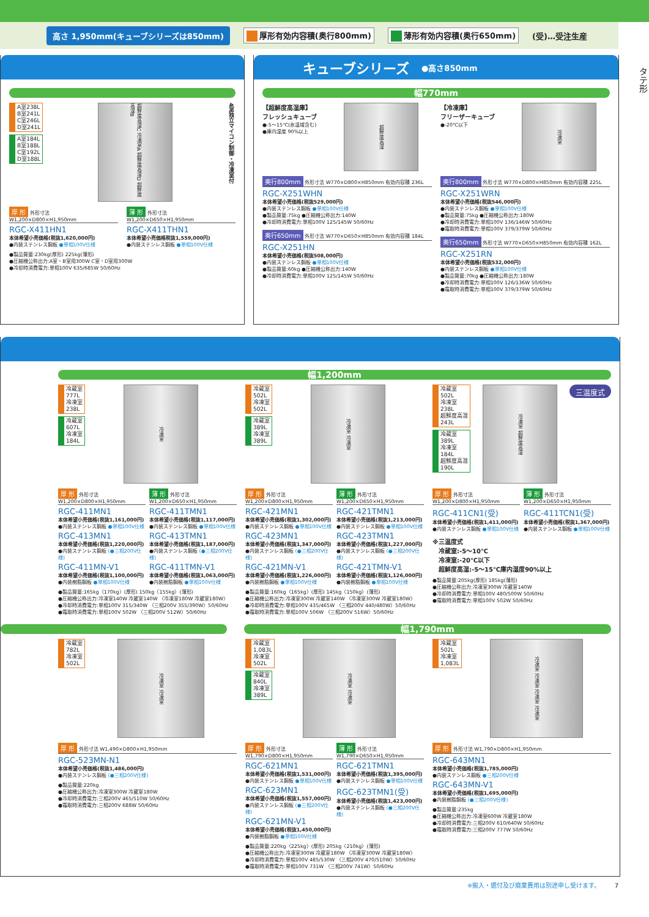高さ 1,950mm(キューブシリーズは850mm) 厚形有効内容積(奥行800mm) 薄形有効内容積(奥行650mm) (受)…受注生産
タテ形
A室238L
B室241L
C室246L
D室241L
A室184L
B室188L
C室192L
D室188L
超鮮度高湿C 冷凍室A 超鮮度高湿D 超鮮度高湿B
4室独立マイコン制御・冷凍室付
厚 形 外形寸法 W1,200×D800×H1,950mm
RGC-X411HN1
本体希望小売価格(税抜1,620,000円)
●内装ステンレス鋼板 ●単相100V仕様
薄 形 外形寸法 W1,200×D650×H1,950mm
RGC-X411THN1
本体希望小売価格税抜1,559,000円)
●内装ステンレス鋼板 ●単相100V仕様
●製品質量:230kg(厚形) 225kg(薄形)
●圧縮機公称出力:A室・B室用300W C室・D室用300W
●冷却時消費電力:単相100V 635/685W 50/60Hz
キューブシリーズ ●高さ850mm
幅770mm
【超鮮度高湿庫】
フレッシュキューブ
●-5〜15℃(氷温域含む)
●庫内湿度 90%以上
超鮮度高湿
奥行800mm 外形寸法 W770×D800×H850mm 有効内容積 236L
RGC-X251WHN
本体希望小売価格(税抜529,000円)
●内装ステンレス鋼板 ●単相100V仕様
●製品質量:75kg ●圧縮機公称出力:140W
●冷却時消費電力:単相100V 125/145W 50/60Hz
奥行650mm 外形寸法 W770×D650×H850mm 有効内容積 184L
RGC-X251HN
本体希望小売価格(税抜508,000円)
●内装ステンレス鋼板 ●単相100V仕様
●製品質量:60kg ●圧縮機公称出力:140W
●冷却時消費電力:単相100V 125/145W 50/60Hz
【冷凍庫】
フリーザーキューブ
●-20℃以下
冷凍室
奥行800mm 外形寸法 W770×D800×H850mm 有効内容積 225L
RGC-X251WRN
本体希望小売価格(税抜546,000円)
●内装ステンレス鋼板 ●単相100V仕様
●製品質量:75kg ●圧縮機公称出力:180W
●冷却時消費電力:単相100V 136/146W 50/60Hz
●霜取時消費電力:単相100V 379/379W 50/60Hz
奥行650mm 外形寸法 W770×D650×H850mm 有効内容積 162L
RGC-X251RN
本体希望小売価格(税抜532,000円)
●内装ステンレス鋼板 ●単相100V仕様
●製品質量:70kg ●圧縮機公称出力:180W
●冷却時消費電力:単相100V 126/136W 50/60Hz
●霜取時消費電力:単相100V 379/379W 50/60Hz
幅1,200mm
冷蔵室
777L
冷凍室
238L
冷蔵室
607L
冷凍室
184L
冷凍室
厚 形 外形寸法 W1,200×D800×H1,950mm
RGC-411MN1
本体希望小売価格(税抜1,161,000円)
●内装ステンレス鋼板 ●単相100V仕様
RGC-413MN1
本体希望小売価格(税抜1,220,000円)
●内装ステンレス鋼板 (●三相200V仕様)
RGC-411MN-V1
本体希望小売価格(税抜1,100,000円)
●内装樹脂鋼板 ●単相100V仕様
薄 形 外形寸法 W1,200×D650×H1,950mm
RGC-411TMN1
本体希望小売価格(税抜1,117,000円)
●内装ステンレス鋼板 ●単相100V仕様
RGC-413TMN1
本体希望小売価格(税抜1,187,000円)
●内装ステンレス鋼板 (●三相200V仕様)
RGC-411TMN-V1
本体希望小売価格(税抜1,063,000円)
●内装樹脂鋼板 ●単相100V仕様
●製品質量:165kg〈170kg〉(厚形) 150kg〈155kg〉(薄形)
●圧縮機公称出力:冷凍室140W 冷蔵室140W 〈冷凍室180W 冷蔵室180W〉
●冷却時消費電力:単相100V 315/340W 〈三相200V 355/390W〉50/60Hz
●霜取時消費電力:単相100V 502W 〈三相200V 512W〉50/60Hz
冷蔵室
502L
冷凍室
502L
冷蔵室
389L
冷凍室
389L
冷凍室 冷凍室
厚 形 外形寸法 W1,200×D800×H1,950mm
RGC-421MN1
本体希望小売価格(税抜1,302,000円)
●内装ステンレス鋼板 ●単相100V仕様
RGC-423MN1
本体希望小売価格(税抜1,347,000円)
●内装ステンレス鋼板 (●三相200V仕様)
RGC-421MN-V1
本体希望小売価格(税抜1,226,000円)
●内装樹脂鋼板 ●単相100V仕様
薄 形 外形寸法 W1,200×D650×H1,950mm
RGC-421TMN1
本体希望小売価格(税抜1,213,000円)
●内装ステンレス鋼板 ●単相100V仕様
RGC-423TMN1
本体希望小売価格(税抜1,227,000円)
●内装ステンレス鋼板 (●三相200V仕様)
RGC-421TMN-V1
本体希望小売価格(税抜1,126,000円)
●内装樹脂鋼板 ●単相100V仕様
●製品質量:160kg〈165kg〉(厚形) 145kg〈150kg〉(薄形)
●圧縮機公称出力:冷凍室300W 冷蔵室140W 〈冷凍室300W 冷蔵室180W〉
●冷却時消費電力:単相100V 435/465W 〈三相200V 440/480W〉50/60Hz
●霜取時消費電力:単相100V 506W 〈三相200V 516W〉50/60Hz
冷蔵室
502L
冷凍室
238L
超鮮度高湿
243L
冷蔵室
389L
冷凍室
184L
超鮮度高湿
190L
冷凍室 超鮮度高湿
三温度式
厚 形 外形寸法 W1,200×D800×H1,950mm
RGC-411CN1(受)
本体希望小売価格(税抜1,411,000円)
●内装ステンレス鋼板 ●単相100V仕様
薄 形 外形寸法 W1,200×D650×H1,950mm
RGC-411TCN1(受)
本体希望小売価格(税抜1,367,000円)
●内装ステンレス鋼板 ●単相100V仕様
※三温度式
　冷蔵室:-5〜10℃
　冷凍室:-20℃以下
　超鮮度高湿:-5〜15℃庫内湿度90%以上
●製品質量:205kg(厚形) 185kg(薄形)
●圧縮機公称出力:冷凍室300W 冷蔵室140W
●冷却時消費電力:単相100V 480/500W 50/60Hz
●霜取時消費電力:単相100V 502W 50/60Hz
幅1,790mm
冷蔵室
782L
冷凍室
502L
冷凍室 冷凍室
厚 形 外形寸法 W1,490×D800×H1,950mm
RGC-523MN-N1
本体希望小売価格(税抜1,486,000円)
●内装ステンレス鋼板 (●三相200V仕様)
●製品質量:220kg
●圧縮機公称出力:冷凍室300W 冷蔵室180W
●冷却時消費電力:三相200V 465/510W 50/60Hz
●霜取時消費電力:三相200V 688W 50/60Hz
冷蔵室
1,083L
冷凍室
502L
冷蔵室
840L
冷凍室
389L
冷凍室 冷凍室
厚 形 外形寸法 W1,790×D800×H1,950mm
RGC-621MN1
本体希望小売価格(税抜1,531,000円)
●内装ステンレス鋼板 ●単相100V仕様
RGC-623MN1
本体希望小売価格(税抜1,557,000円)
●内装ステンレス鋼板 (●三相200V仕様)
RGC-621MN-V1
本体希望小売価格(税抜1,450,000円)
●内装樹脂鋼板 ●単相100V仕様
薄 形 外形寸法 W1,790×D650×H1,950mm
RGC-621TMN1
本体希望小売価格(税抜1,395,000円)
●内装ステンレス鋼板 ●単相100V仕様
RGC-623TMN1(受)
本体希望小売価格(税抜1,423,000円)
●内装ステンレス鋼板 (●三相200V仕様)
●製品質量:220kg〈225kg〉(厚形) 205kg〈210kg〉(薄形)
●圧縮機公称出力:冷凍室300W 冷蔵室180W 〈冷凍室300W 冷蔵室180W〉
●冷却時消費電力:単相100V 485/530W 〈三相200V 470/510W〉50/60Hz
●霜取時消費電力:単相100V 731W 〈三相200V 741W〉50/60Hz
冷蔵室
502L
冷凍室
1,083L
冷凍室 冷凍室 冷凍室 冷凍室
厚 形 外形寸法 W1,790×D800×H1,950mm
RGC-643MN1
本体希望小売価格(税抜1,785,000円)
●内装ステンレス鋼板 ●三相200V仕様
RGC-643MN-V1
本体希望小売価格(税抜1,695,000円)
●内装樹脂鋼板 (●三相200V仕様)
●製品質量:235kg
●圧縮機公称出力:冷凍室600W 冷蔵室180W
●冷却時消費電力:三相200V 610/640W 50/60Hz
●霜取時消費電力:三相200V 777W 50/60Hz
※搬入・据付及び廃棄費用は別途申し受けます。 7